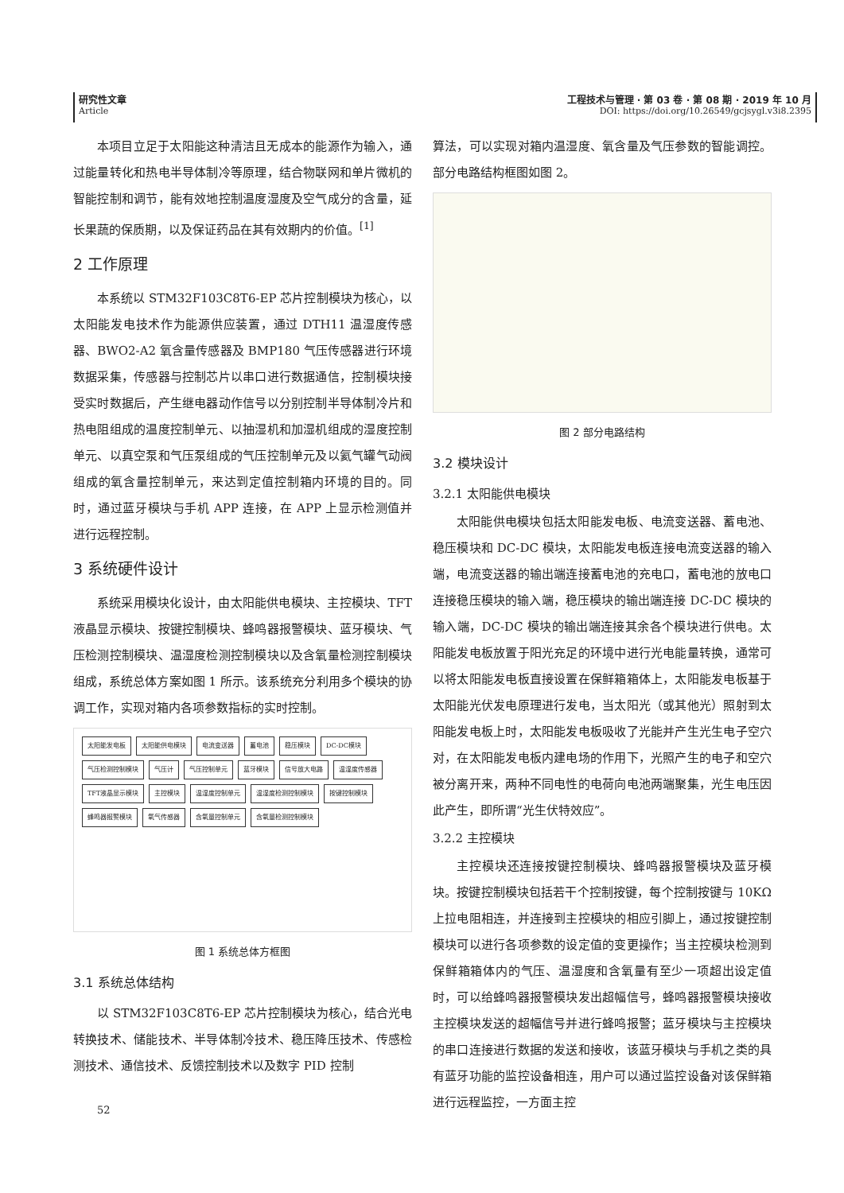研究性文章
Article
工程技术与管理 · 第 03 卷 · 第 08 期 · 2019 年 10 月
DOI: https://doi.org/10.26549/gcjsygl.v3i8.2395
本项目立足于太阳能这种清洁且无成本的能源作为输入，通过能量转化和热电半导体制冷等原理，结合物联网和单片微机的智能控制和调节，能有效地控制温度湿度及空气成分的含量，延长果蔬的保质期，以及保证药品在其有效期内的价值。<sup>[1]</sup>
2 工作原理
本系统以 STM32F103C8T6-EP 芯片控制模块为核心，以太阳能发电技术作为能源供应装置，通过 DTH11 温湿度传感器、BWO2-A2 氧含量传感器及 BMP180 气压传感器进行环境数据采集，传感器与控制芯片以串口进行数据通信，控制模块接受实时数据后，产生继电器动作信号以分别控制半导体制冷片和热电阻组成的温度控制单元、以抽湿机和加湿机组成的湿度控制单元、以真空泵和气压泵组成的气压控制单元及以氦气罐气动阀组成的氧含量控制单元，来达到定值控制箱内环境的目的。同时，通过蓝牙模块与手机 APP 连接，在 APP 上显示检测值并进行远程控制。
3 系统硬件设计
系统采用模块化设计，由太阳能供电模块、主控模块、TFT 液晶显示模块、按键控制模块、蜂鸣器报警模块、蓝牙模块、气压检测控制模块、温湿度检测控制模块以及含氧量检测控制模块组成，系统总体方案如图 1 所示。该系统充分利用多个模块的协调工作，实现对箱内各项参数指标的实时控制。
太阳能发电板 太阳能供电模块 电流变送器 蓄电池 稳压模块 DC-DC模块 气压检测控制模块 气压计 气压控制单元 蓝牙模块 信号放大电路 温湿度传感器 TFT液晶显示模块 主控模块 温湿度控制单元 温湿度检测控制模块 按键控制模块 蜂鸣器报警模块 氧气传感器 含氧量控制单元 含氧量检测控制模块
图 1 系统总体方框图
3.1 系统总体结构
以 STM32F103C8T6-EP 芯片控制模块为核心，结合光电转换技术、储能技术、半导体制冷技术、稳压降压技术、传感检测技术、通信技术、反馈控制技术以及数字 PID 控制
52
算法，可以实现对箱内温湿度、氧含量及气压参数的智能调控。部分电路结构框图如图 2。
图 2 部分电路结构
3.2 模块设计
3.2.1 太阳能供电模块
太阳能供电模块包括太阳能发电板、电流变送器、蓄电池、稳压模块和 DC-DC 模块，太阳能发电板连接电流变送器的输入端，电流变送器的输出端连接蓄电池的充电口，蓄电池的放电口连接稳压模块的输入端，稳压模块的输出端连接 DC-DC 模块的输入端，DC-DC 模块的输出端连接其余各个模块进行供电。太阳能发电板放置于阳光充足的环境中进行光电能量转换，通常可以将太阳能发电板直接设置在保鲜箱箱体上，太阳能发电板基于太阳能光伏发电原理进行发电，当太阳光（或其他光）照射到太阳能发电板上时，太阳能发电板吸收了光能并产生光生电子空穴对，在太阳能发电板内建电场的作用下，光照产生的电子和空穴被分离开来，两种不同电性的电荷向电池两端聚集，光生电压因此产生，即所谓“光生伏特效应”。
3.2.2 主控模块
主控模块还连接按键控制模块、蜂鸣器报警模块及蓝牙模块。按键控制模块包括若干个控制按键，每个控制按键与 10KΩ 上拉电阻相连，并连接到主控模块的相应引脚上，通过按键控制模块可以进行各项参数的设定值的变更操作；当主控模块检测到保鲜箱箱体内的气压、温湿度和含氧量有至少一项超出设定值时，可以给蜂鸣器报警模块发出超幅信号，蜂鸣器报警模块接收主控模块发送的超幅信号并进行蜂鸣报警；蓝牙模块与主控模块的串口连接进行数据的发送和接收，该蓝牙模块与手机之类的具有蓝牙功能的监控设备相连，用户可以通过监控设备对该保鲜箱进行远程监控，一方面主控